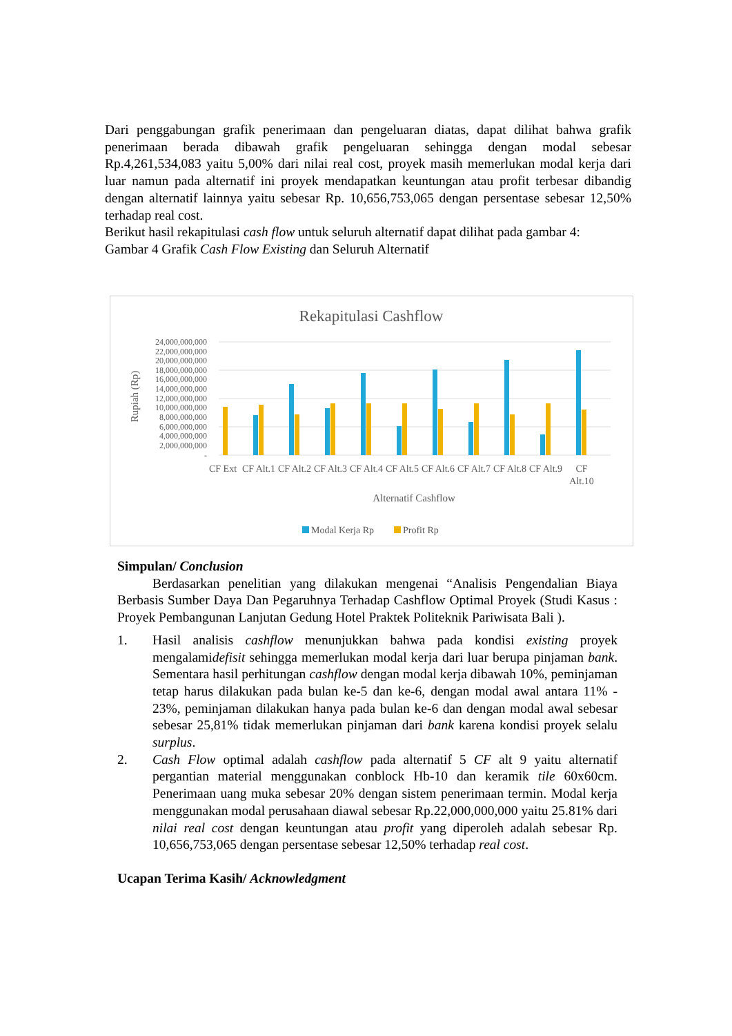Dari penggabungan grafik penerimaan dan pengeluaran diatas, dapat dilihat bahwa grafik penerimaan berada dibawah grafik pengeluaran sehingga dengan modal sebesar Rp.4,261,534,083 yaitu 5,00% dari nilai real cost, proyek masih memerlukan modal kerja dari luar namun pada alternatif ini proyek mendapatkan keuntungan atau profit terbesar dibandig dengan alternatif lainnya yaitu sebesar Rp. 10,656,753,065 dengan persentase sebesar 12,50% terhadap real cost.
Berikut hasil rekapitulasi cash flow untuk seluruh alternatif dapat dilihat pada gambar 4:
Gambar 4 Grafik Cash Flow Existing dan Seluruh Alternatif
Rekapitulasi Cashflow
Rupiah (Rp)
24,000,000,000
22,000,000,000
20,000,000,000
18,000,000,000
16,000,000,000
14,000,000,000
12,000,000,000
10,000,000,000
8,000,000,000
6,000,000,000
4,000,000,000
2,000,000,000
-
CF Ext
CF Alt.1
CF Alt.2
CF Alt.3
CF Alt.4
CF Alt.5
CF Alt.6
CF Alt.7
CF Alt.8
CF Alt.9
CF
Alt.10
Alternatif Cashflow
Modal Kerja Rp
Profit Rp
Simpulan/ Conclusion
Berdasarkan penelitian yang dilakukan mengenai “Analisis Pengendalian Biaya Berbasis Sumber Daya Dan Pegaruhnya Terhadap Cashflow Optimal Proyek (Studi Kasus : Proyek Pembangunan Lanjutan Gedung Hotel Praktek Politeknik Pariwisata Bali ).
1. Hasil analisis cashflow menunjukkan bahwa pada kondisi existing proyek mengalamidefisit sehingga memerlukan modal kerja dari luar berupa pinjaman bank. Sementara hasil perhitungan cashflow dengan modal kerja dibawah 10%, peminjaman tetap harus dilakukan pada bulan ke-5 dan ke-6, dengan modal awal antara 11% - 23%, peminjaman dilakukan hanya pada bulan ke-6 dan dengan modal awal sebesar sebesar 25,81% tidak memerlukan pinjaman dari bank karena kondisi proyek selalu surplus.
2. Cash Flow optimal adalah cashflow pada alternatif 5 CF alt 9 yaitu alternatif pergantian material menggunakan conblock Hb-10 dan keramik tile 60x60cm. Penerimaan uang muka sebesar 20% dengan sistem penerimaan termin. Modal kerja menggunakan modal perusahaan diawal sebesar Rp.22,000,000,000 yaitu 25.81% dari nilai real cost dengan keuntungan atau profit yang diperoleh adalah sebesar Rp. 10,656,753,065 dengan persentase sebesar 12,50% terhadap real cost.
Ucapan Terima Kasih/ Acknowledgment